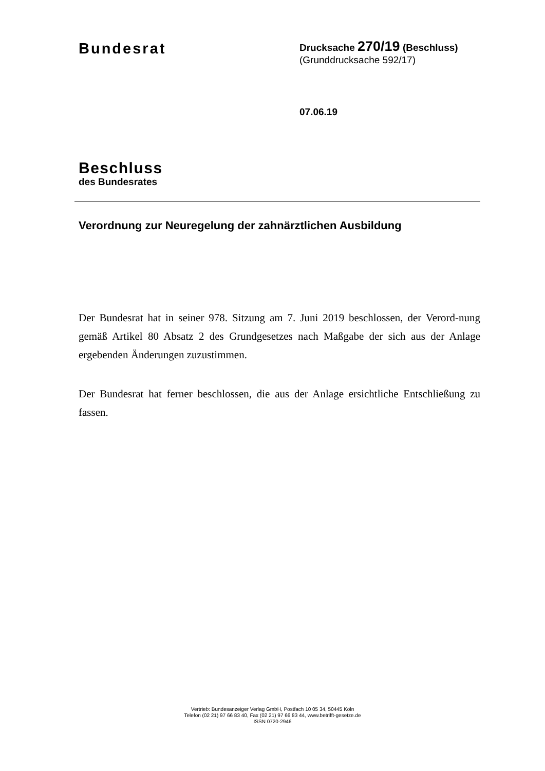Bundesrat
Drucksache 270/19 (Beschluss)
(Grunddrucksache 592/17)
07.06.19
Beschluss
des Bundesrates
Verordnung zur Neuregelung der zahnärztlichen Ausbildung
Der Bundesrat hat in seiner 978. Sitzung am 7. Juni 2019 beschlossen, der Verord-nung gemäß Artikel 80 Absatz 2 des Grundgesetzes nach Maßgabe der sich aus der Anlage ergebenden Änderungen zuzustimmen.
Der Bundesrat hat ferner beschlossen, die aus der Anlage ersichtliche Entschließung zu fassen.
Vertrieb: Bundesanzeiger Verlag GmbH, Postfach 10 05 34, 50445 Köln
Telefon (02 21) 97 66 83 40, Fax (02 21) 97 66 83 44, www.betrifft-gesetze.de
ISSN 0720-2946